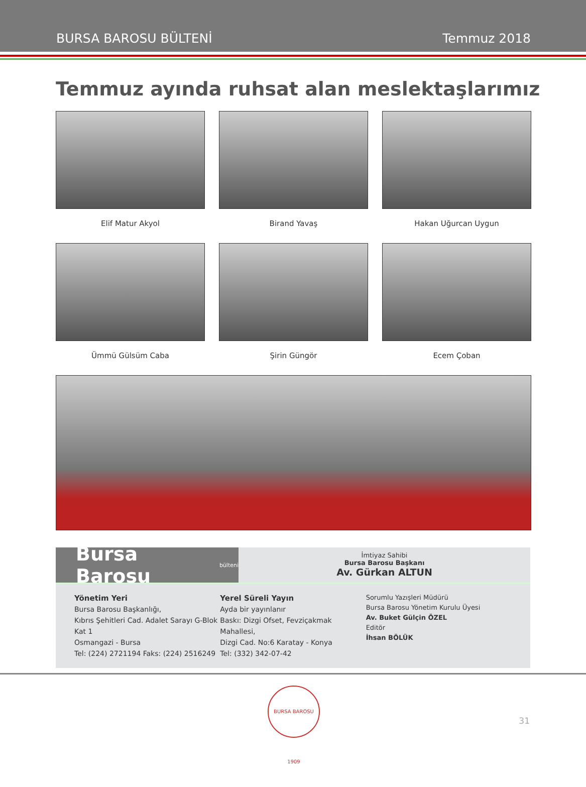BURSA BAROSU BÜLTENİ Temmuz 2018
Temmuz ayında ruhsat alan meslektaşlarımız
Elif Matur Akyol
Birand Yavaş
Hakan Uğurcan Uygun
Ümmü Gülsüm Caba
Şirin Güngör
Ecem Çoban
Bursa Barosu bülteni
İmtiyaz Sahibi
Bursa Barosu Başkanı
Av. Gürkan ALTUN
Yönetim Yeri
Bursa Barosu Başkanlığı,
Kıbrıs Şehitleri Cad. Adalet Sarayı G-Blok Kat 1
Osmangazi - Bursa
Tel: (224) 2721194 Faks: (224) 2516249
Yerel Süreli Yayın
Ayda bir yayınlanır
Baskı: Dizgi Ofset, Fevziçakmak Mahallesi,
Dizgi Cad. No:6 Karatay - Konya
Tel: (332) 342-07-42
Sorumlu Yazışleri Müdürü
Bursa Barosu Yönetim Kurulu Üyesi
Av. Buket Gülçin ÖZEL
Editör
İhsan BÖLÜK
BURSA BAROSU 1909
31